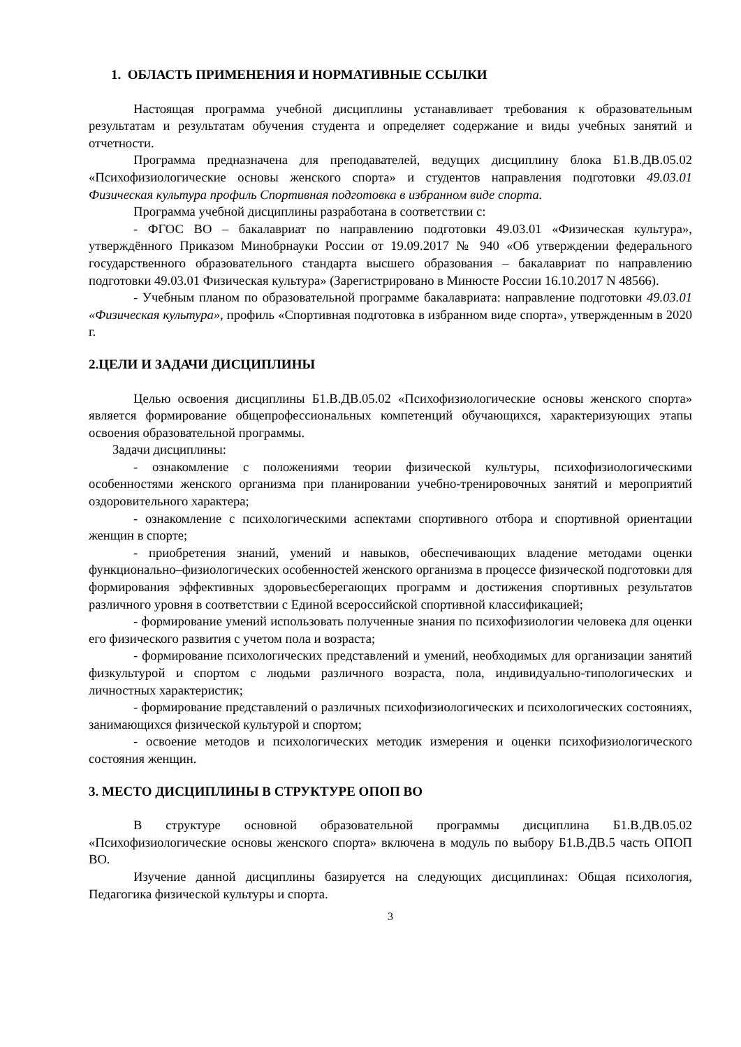1. ОБЛАСТЬ ПРИМЕНЕНИЯ И НОРМАТИВНЫЕ ССЫЛКИ
Настоящая программа учебной дисциплины устанавливает требования к образовательным результатам и результатам обучения студента и определяет содержание и виды учебных занятий и отчетности.
Программа предназначена для преподавателей, ведущих дисциплину блока Б1.В.ДВ.05.02 «Психофизиологические основы женского спорта» и студентов направления подготовки 49.03.01 Физическая культура профиль Спортивная подготовка в избранном виде спорта.
Программа учебной дисциплины разработана в соответствии с:
- ФГОС ВО – бакалавриат по направлению подготовки 49.03.01 «Физическая культура», утверждённого Приказом Минобрнауки России от 19.09.2017 № 940 «Об утверждении федерального государственного образовательного стандарта высшего образования – бакалавриат по направлению подготовки 49.03.01 Физическая культура» (Зарегистрировано в Минюсте России 16.10.2017 N 48566).
- Учебным планом по образовательной программе бакалавриата: направление подготовки 49.03.01 «Физическая культура», профиль «Спортивная подготовка в избранном виде спорта», утвержденным в 2020 г.
2.ЦЕЛИ И ЗАДАЧИ ДИСЦИПЛИНЫ
Целью освоения дисциплины Б1.В.ДВ.05.02 «Психофизиологические основы женского спорта» является формирование общепрофессиональных компетенций обучающихся, характеризующих этапы освоения образовательной программы.
Задачи дисциплины:
- ознакомление с положениями теории физической культуры, психофизиологическими особенностями женского организма при планировании учебно-тренировочных занятий и мероприятий оздоровительного характера;
- ознакомление с психологическими аспектами спортивного отбора и спортивной ориентации женщин в спорте;
- приобретения знаний, умений и навыков, обеспечивающих владение методами оценки функционально–физиологических особенностей женского организма в процессе физической подготовки для формирования эффективных здоровьесберегающих программ и достижения спортивных результатов различного уровня в соответствии с Единой всероссийской спортивной классификацией;
- формирование умений использовать полученные знания по психофизиологии человека для оценки его физического развития с учетом пола и возраста;
- формирование психологических представлений и умений, необходимых для организации занятий физкультурой и спортом с людьми различного возраста, пола, индивидуально-типологических и личностных характеристик;
- формирование представлений о различных психофизиологических и психологических состояниях, занимающихся физической культурой и спортом;
- освоение методов и психологических методик измерения и оценки психофизиологического состояния женщин.
3. МЕСТО ДИСЦИПЛИНЫ В СТРУКТУРЕ ОПОП ВО
В структуре основной образовательной программы дисциплина Б1.В.ДВ.05.02 «Психофизиологические основы женского спорта» включена в модуль по выбору Б1.В.ДВ.5 часть ОПОП ВО.
Изучение данной дисциплины базируется на следующих дисциплинах: Общая психология, Педагогика физической культуры и спорта.
3